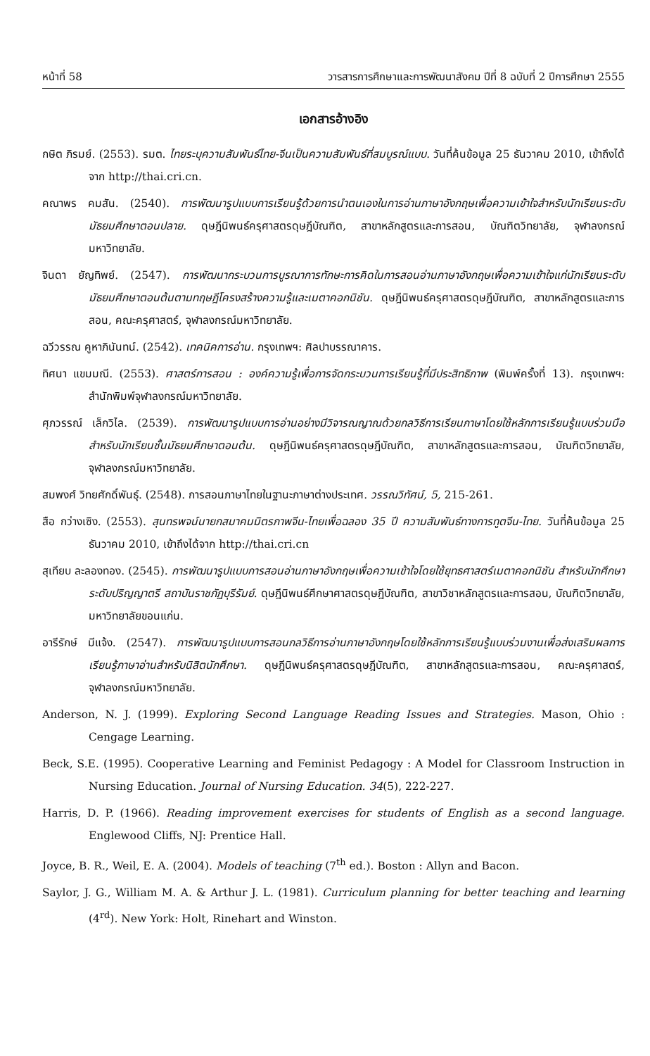หน้าที่ 58 วารสารการศึกษาและการพัฒนาสังคม ปีที่ 8 ฉบับที่ 2 ปีการศึกษา 2555
เอกสารอ้างอิง
กษิต ภิรมย์. (2553). รมต. ไทยระบุความสัมพันธ์ไทย-จีนเป็นความสัมพันธ์ที่สมบูรณ์แบบ. วันที่ค้นข้อมูล 25 ธันวาคม 2010, เข้าถึงได้จาก http://thai.cri.cn.
คณาพร คมสัน. (2540). การพัฒนารูปแบบการเรียนรู้ด้วยการนำตนเองในการอ่านภาษาอังกฤษเพื่อความเข้าใจสำหรับนักเรียนระดับมัธยมศึกษาตอนปลาย. ดุษฎีนิพนธ์ครุศาสตรดุษฎีบัณฑิต, สาขาหลักสูตรและการสอน, บัณฑิตวิทยาลัย, จุฬาลงกรณ์มหาวิทยาลัย.
จินดา ยัญทิพย์. (2547). การพัฒนากระบวนการบูรณาการทักษะการคิดในการสอนอ่านภาษาอังกฤษเพื่อความเข้าใจแก่นักเรียนระดับมัธยมศึกษาตอนต้นตามทฤษฎีโครงสร้างความรู้และเมตาคอกนิชัน. ดุษฎีนิพนธ์ครุศาสตรดุษฎีบัณฑิต, สาขาหลักสูตรและการสอน, คณะครุศาสตร์, จุฬาลงกรณ์มหาวิทยาลัย.
ฉวีวรรณ คูหาภินันทน์. (2542). เทคนิคการอ่าน. กรุงเทพฯ: ศิลปาบรรณาคาร.
ทิศนา แขมมณี. (2553). ศาสตร์การสอน : องค์ความรู้เพื่อการจัดกระบวนการเรียนรู้ที่มีประสิทธิภาพ (พิมพ์ครั้งที่ 13). กรุงเทพฯ: สำนักพิมพ์จุฬาลงกรณ์มหาวิทยาลัย.
ศุภวรรณ์ เล็กวิไล. (2539). การพัฒนารูปแบบการอ่านอย่างมีวิจารณญาณด้วยกลวิธีการเรียนภาษาโดยใช้หลักการเรียนรู้แบบร่วมมือสำหรับนักเรียนชั้นมัธยมศึกษาตอนต้น. ดุษฎีนิพนธ์ครุศาสตรดุษฎีบัณฑิต, สาขาหลักสูตรและการสอน, บัณฑิตวิทยาลัย, จุฬาลงกรณ์มหาวิทยาลัย.
สมพงศ์ วิทยศักดิ์พันธุ์. (2548). การสอนภาษาไทยในฐานะภาษาต่างประเทศ. วรรณวิทัศน์, 5, 215-261.
สือ กว่างเซิง. (2553). สุนทรพจน์นายกสมาคมมิตรภาพจีน-ไทยเพื่อฉลอง 35 ปี ความสัมพันธ์ทางการทูตจีน-ไทย. วันที่ค้นข้อมูล 25 ธันวาคม 2010, เข้าถึงได้จาก http://thai.cri.cn
สุเทียบ ละลองทอง. (2545). การพัฒนารูปแบบการสอนอ่านภาษาอังกฤษเพื่อความเข้าใจโดยใช้ยุทธศาสตร์เมตาคอกนิชัน สำหรับนักศึกษาระดับปริญญาตรี สถาบันราชภัฏบุรีรัมย์. ดุษฎีนิพนธ์ศึกษาศาสตรดุษฎีบัณฑิต, สาขาวิชาหลักสูตรและการสอน, บัณฑิตวิทยาลัย, มหาวิทยาลัยขอนแก่น.
อารีรักษ์ มีแจ้ง. (2547). การพัฒนารูปแบบการสอนกลวิธีการอ่านภาษาอังกฤษโดยใช้หลักการเรียนรู้แบบร่วมงานเพื่อส่งเสริมผลการเรียนรู้ภาษาอ่านสำหรับนิสิตนักศึกษา. ดุษฎีนิพนธ์ครุศาสตรดุษฎีบัณฑิต, สาขาหลักสูตรและการสอน, คณะครุศาสตร์, จุฬาลงกรณ์มหาวิทยาลัย.
Anderson, N. J. (1999). Exploring Second Language Reading Issues and Strategies. Mason, Ohio : Cengage Learning.
Beck, S.E. (1995). Cooperative Learning and Feminist Pedagogy : A Model for Classroom Instruction in Nursing Education. Journal of Nursing Education. 34(5), 222-227.
Harris, D. P. (1966). Reading improvement exercises for students of English as a second language. Englewood Cliffs, NJ: Prentice Hall.
Joyce, B. R., Weil, E. A. (2004). Models of teaching (7<sup>th</sup> ed.). Boston : Allyn and Bacon.
Saylor, J. G., William M. A. & Arthur J. L. (1981). Curriculum planning for better teaching and learning (4<sup>rd</sup>). New York: Holt, Rinehart and Winston.